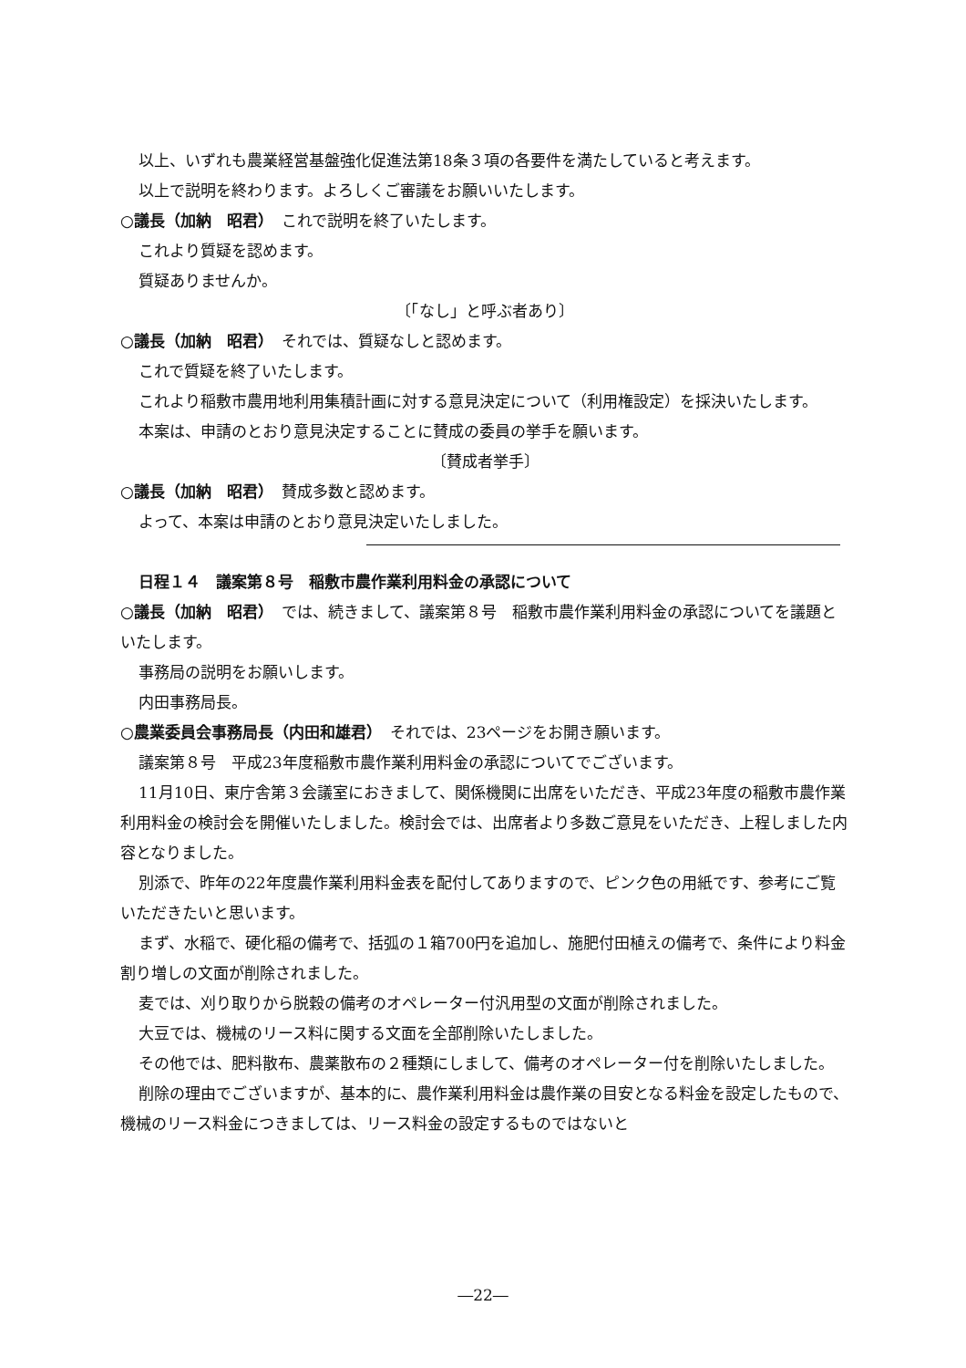以上、いずれも農業経営基盤強化促進法第18条３項の各要件を満たしていると考えます。
以上で説明を終わります。よろしくご審議をお願いいたします。
○議長（加納　昭君）　これで説明を終了いたします。
これより質疑を認めます。
質疑ありませんか。
〔「なし」と呼ぶ者あり〕
○議長（加納　昭君）　それでは、質疑なしと認めます。
これで質疑を終了いたします。
これより稲敷市農用地利用集積計画に対する意見決定について（利用権設定）を採決いたします。
本案は、申請のとおり意見決定することに賛成の委員の挙手を願います。
〔賛成者挙手〕
○議長（加納　昭君）　賛成多数と認めます。
よって、本案は申請のとおり意見決定いたしました。
日程１４　議案第８号　稲敷市農作業利用料金の承認について
○議長（加納　昭君）　では、続きまして、議案第８号　稲敷市農作業利用料金の承認についてを議題といたします。
事務局の説明をお願いします。
内田事務局長。
○農業委員会事務局長（内田和雄君）　それでは、23ページをお開き願います。
議案第８号　平成23年度稲敷市農作業利用料金の承認についてでございます。
11月10日、東庁舎第３会議室におきまして、関係機関に出席をいただき、平成23年度の稲敷市農作業利用料金の検討会を開催いたしました。検討会では、出席者より多数ご意見をいただき、上程しました内容となりました。
別添で、昨年の22年度農作業利用料金表を配付してありますので、ピンク色の用紙です、参考にご覧いただきたいと思います。
まず、水稲で、硬化稲の備考で、括弧の１箱700円を追加し、施肥付田植えの備考で、条件により料金割り増しの文面が削除されました。
麦では、刈り取りから脱穀の備考のオペレーター付汎用型の文面が削除されました。
大豆では、機械のリース料に関する文面を全部削除いたしました。
その他では、肥料散布、農薬散布の２種類にしまして、備考のオペレーター付を削除いたしました。
削除の理由でございますが、基本的に、農作業利用料金は農作業の目安となる料金を設定したもので、機械のリース料金につきましては、リース料金の設定するものではないと
―22―